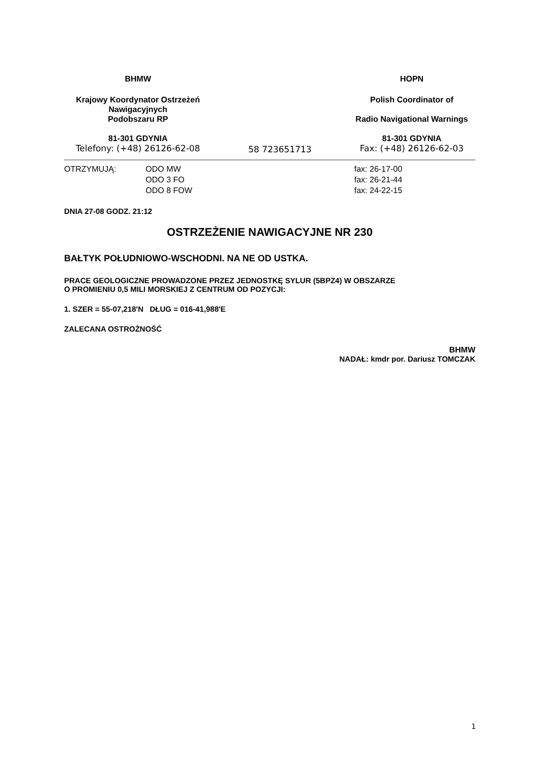BHMW HOPN
Krajowy Koordynator Ostrzeżeń
Nawigacyjnych
Podobszaru RP
Polish Coordinator of
Radio Navigational Warnings
81-301 GDYNIA
Telefony: (+48) 26126-62-08
58 723651713 81-301 GDYNIA
Fax: (+48) 26126-62-03
OTRZYMUJĄ: ODO MW
ODO 3 FO
ODO 8 FOW
fax: 26-17-00
fax: 26-21-44
fax: 24-22-15
DNIA 27-08 GODZ. 21:12
OSTRZEŻENIE NAWIGACYJNE NR 230
BAŁTYK POŁUDNIOWO-WSCHODNI. NA NE OD USTKA.
PRACE GEOLOGICZNE PROWADZONE PRZEZ JEDNOSTKĘ SYLUR (5BPZ4) W OBSZARZE
O PROMIENIU 0,5 MILI MORSKIEJ Z CENTRUM OD POZYCJI:
1. SZER = 55-07,218'N DŁUG = 016-41,988'E
ZALECANA OSTROŻNOŚĆ
BHMW
NADAŁ: kmdr por. Dariusz TOMCZAK
1